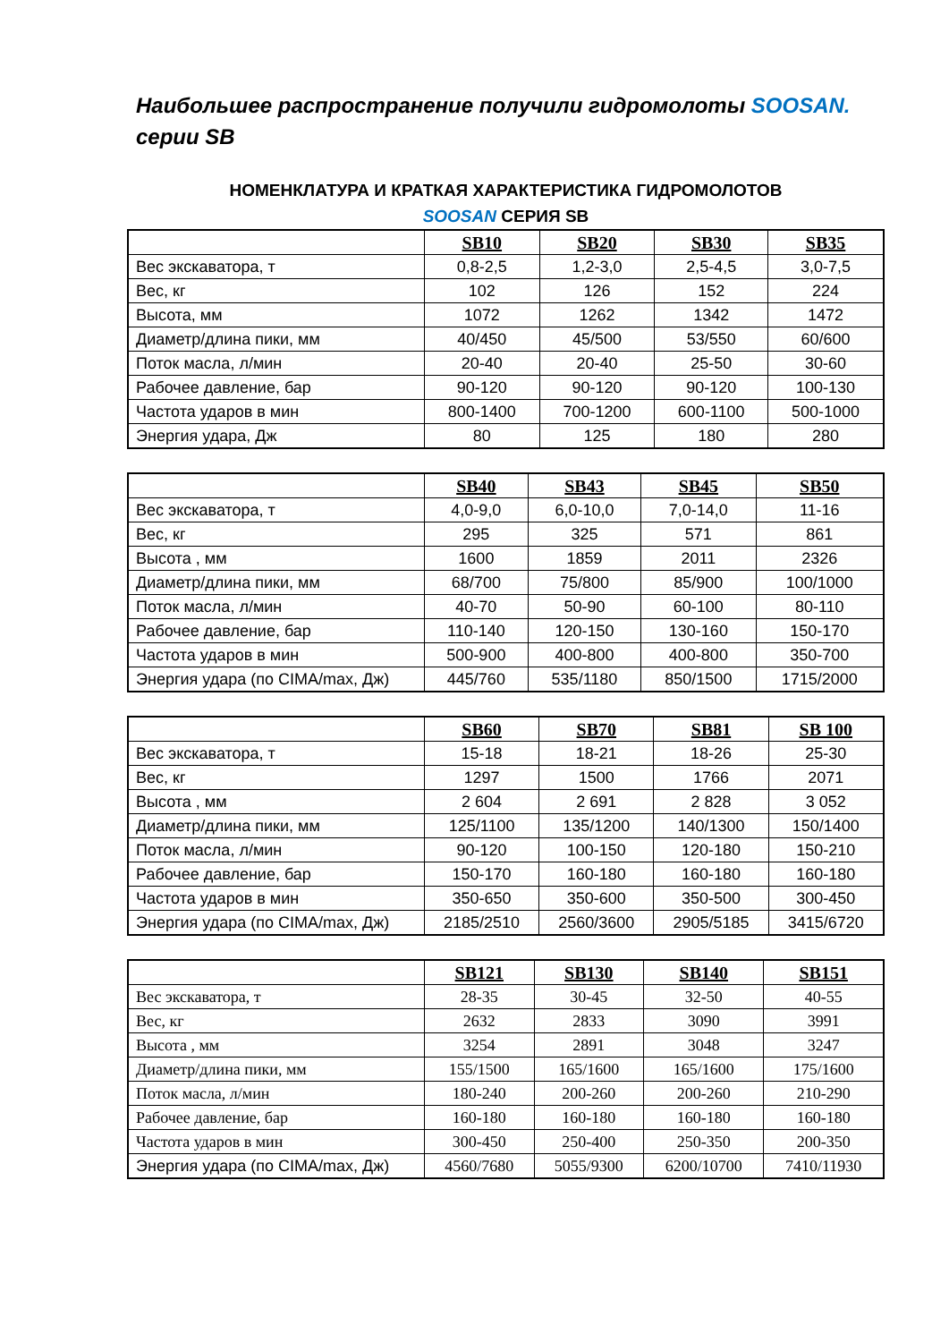Наибольшее распространение получили гидромолоты SOOSAN.
серии SB
НОМЕНКЛАТУРА И КРАТКАЯ ХАРАКТЕРИСТИКА ГИДРОМОЛОТОВ
SOOSAN СЕРИЯ SB
| | SB10 | SB20 | SB30 | SB35 |
| Вес экскаватора, т | 0,8-2,5 | 1,2-3,0 | 2,5-4,5 | 3,0-7,5 |
| Вес, кг | 102 | 126 | 152 | 224 |
| Высота, мм | 1072 | 1262 | 1342 | 1472 |
| Диаметр/длина пики, мм | 40/450 | 45/500 | 53/550 | 60/600 |
| Поток масла, л/мин | 20-40 | 20-40 | 25-50 | 30-60 |
| Рабочее давление, бар | 90-120 | 90-120 | 90-120 | 100-130 |
| Частота ударов в мин | 800-1400 | 700-1200 | 600-1100 | 500-1000 |
| Энергия удара, Дж | 80 | 125 | 180 | 280 |
| | SB40 | SB43 | SB45 | SB50 |
| Вес экскаватора, т | 4,0-9,0 | 6,0-10,0 | 7,0-14,0 | 11-16 |
| Вес, кг | 295 | 325 | 571 | 861 |
| Высота , мм | 1600 | 1859 | 2011 | 2326 |
| Диаметр/длина пики, мм | 68/700 | 75/800 | 85/900 | 100/1000 |
| Поток масла, л/мин | 40-70 | 50-90 | 60-100 | 80-110 |
| Рабочее давление, бар | 110-140 | 120-150 | 130-160 | 150-170 |
| Частота ударов в мин | 500-900 | 400-800 | 400-800 | 350-700 |
| Энергия удара (по CIMA/max, Дж) | 445/760 | 535/1180 | 850/1500 | 1715/2000 |
| | SB60 | SB70 | SB81 | SB 100 |
| Вес экскаватора, т | 15-18 | 18-21 | 18-26 | 25-30 |
| Вес, кг | 1297 | 1500 | 1766 | 2071 |
| Высота , мм | 2 604 | 2 691 | 2 828 | 3 052 |
| Диаметр/длина пики, мм | 125/1100 | 135/1200 | 140/1300 | 150/1400 |
| Поток масла, л/мин | 90-120 | 100-150 | 120-180 | 150-210 |
| Рабочее давление, бар | 150-170 | 160-180 | 160-180 | 160-180 |
| Частота ударов в мин | 350-650 | 350-600 | 350-500 | 300-450 |
| Энергия удара (по CIMA/max, Дж) | 2185/2510 | 2560/3600 | 2905/5185 | 3415/6720 |
| | SB121 | SB130 | SB140 | SB151 |
| Вес экскаватора, т | 28-35 | 30-45 | 32-50 | 40-55 |
| Вес, кг | 2632 | 2833 | 3090 | 3991 |
| Высота , мм | 3254 | 2891 | 3048 | 3247 |
| Диаметр/длина пики, мм | 155/1500 | 165/1600 | 165/1600 | 175/1600 |
| Поток масла, л/мин | 180-240 | 200-260 | 200-260 | 210-290 |
| Рабочее давление, бар | 160-180 | 160-180 | 160-180 | 160-180 |
| Частота ударов в мин | 300-450 | 250-400 | 250-350 | 200-350 |
| Энергия удара (по CIMA/max, Дж) | 4560/7680 | 5055/9300 | 6200/10700 | 7410/11930 |